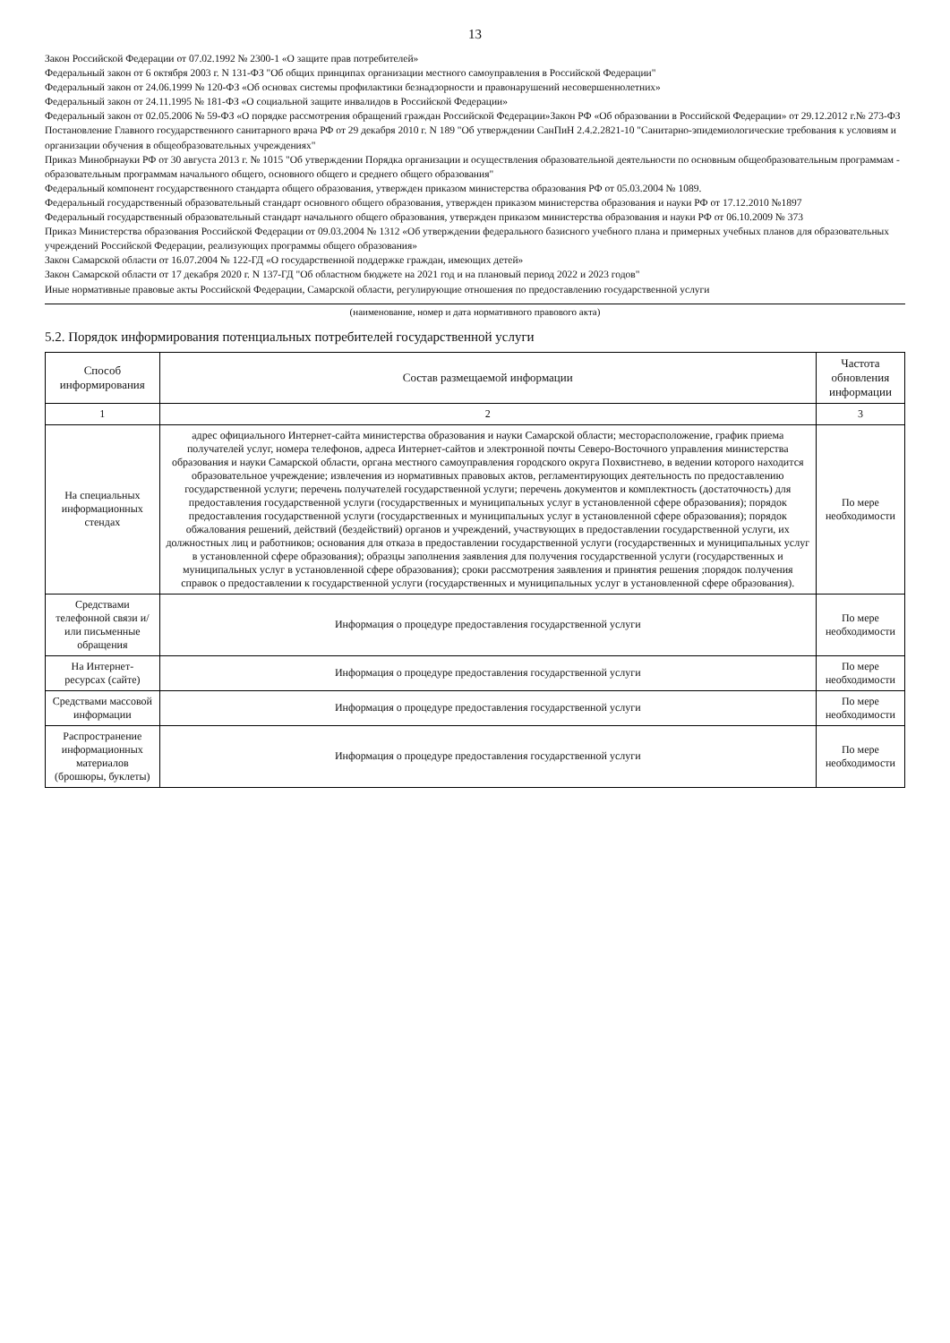13
Закон Российской Федерации от 07.02.1992 № 2300-1 «О защите прав потребителей»
Федеральный закон от 6 октября 2003 г. N 131-ФЗ "Об общих принципах организации местного самоуправления в Российской Федерации"
Федеральный закон от 24.06.1999 № 120-ФЗ «Об основах системы профилактики безнадзорности и правонарушений несовершеннолетних»
Федеральный закон от 24.11.1995 № 181-ФЗ «О социальной защите инвалидов в Российской Федерации»
Федеральный закон от 02.05.2006 № 59-ФЗ «О порядке рассмотрения обращений граждан Российской Федерации»Закон РФ «Об образовании в Российской Федерации» от 29.12.2012 г.№ 273-ФЗ
Постановление Главного государственного санитарного врача РФ от 29 декабря 2010 г. N 189 "Об утверждении СанПиН 2.4.2.2821-10 "Санитарно-эпидемиологические требования к условиям и организации обучения в общеобразовательных учреждениях"
Приказ Минобрнауки РФ от 30 августа 2013 г. № 1015 "Об утверждении Порядка организации и осуществления образовательной деятельности по основным общеобразовательным программам - образовательным программам начального общего, основного общего и среднего общего образования"
Федеральный компонент государственного стандарта общего образования, утвержден приказом министерства образования РФ от 05.03.2004 № 1089.
Федеральный государственный образовательный стандарт основного общего образования, утвержден приказом министерства образования и науки РФ от 17.12.2010 №1897
Федеральный государственный образовательный стандарт начального общего образования, утвержден приказом министерства образования и науки РФ от 06.10.2009 № 373
Приказ Министерства образования Российской Федерации от 09.03.2004 № 1312 «Об утверждении федерального базисного учебного плана и примерных учебных планов для образовательных учреждений Российской Федерации, реализующих программы общего образования»
Закон Самарской области от 16.07.2004 № 122-ГД «О государственной поддержке граждан, имеющих детей»
Закон Самарской области от 17 декабря 2020 г. N 137-ГД "Об областном бюджете на 2021 год и на плановый период 2022 и 2023 годов"
Иные нормативные правовые акты Российской Федерации, Самарской области, регулирующие отношения по предоставлению государственной услуги
(наименование, номер и дата нормативного правового акта)
5.2. Порядок информирования потенциальных потребителей государственной услуги
| Способ информирования | Состав размещаемой информации | Частота обновления информации |
| --- | --- | --- |
| 1 | 2 | 3 |
| На специальных информационных стендах | адрес официального Интернет-сайта министерства образования и науки Самарской области; месторасположение, график приема получателей услуг, номера телефонов, адреса Интернет-сайтов и электронной почты Северо-Восточного управления министерства образования и науки Самарской области, органа местного самоуправления городского округа Похвистнево, в ведении которого находится образовательное учреждение; извлечения из нормативных правовых актов, регламентирующих деятельность по предоставлению государственной услуги; перечень получателей государственной услуги; перечень документов и комплектность (достаточность) для предоставления государственной услуги (государственных и муниципальных услуг в установленной сфере образования); порядок предоставления государственной услуги (государственных и муниципальных услуг в установленной сфере образования); порядок обжалования решений, действий (бездействий) органов и учреждений, участвующих в предоставлении государственной услуги, их должностных лиц и работников; основания для отказа в предоставлении государственной услуги (государственных и муниципальных услуг в установленной сфере образования); образцы заполнения заявления для получения государственной услуги (государственных и муниципальных услуг в установленной сфере образования); сроки рассмотрения заявления и принятия решения ;порядок получения справок о предоставлении к государственной услуги (государственных и муниципальных услуг в установленной сфере образования). | По мере необходимости |
| Средствами телефонной связи и/или письменные обращения | Информация о процедуре предоставления государственной услуги | По мере необходимости |
| На Интернет-ресурсах (сайте) | Информация о процедуре предоставления государственной услуги | По мере необходимости |
| Средствами массовой информации | Информация о процедуре предоставления государственной услуги | По мере необходимости |
| Распространение информационных материалов (брошюры, буклеты) | Информация о процедуре предоставления государственной услуги | По мере необходимости |